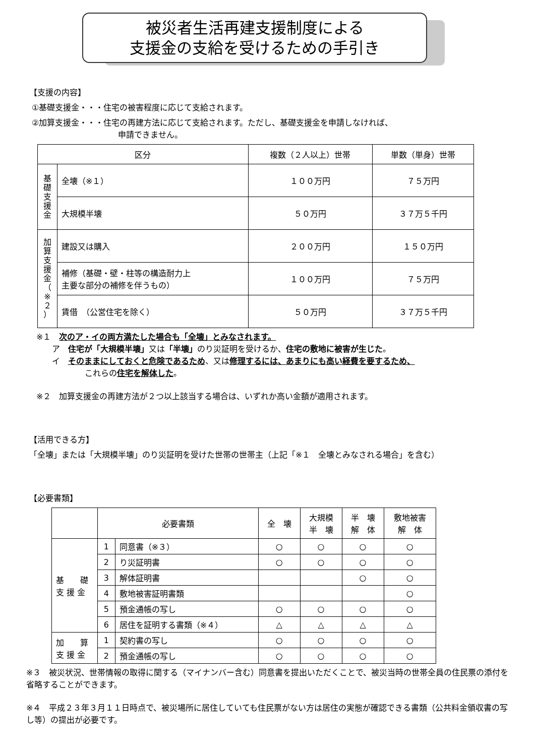被災者生活再建支援制度による
支援金の支給を受けるための手引き
【支援の内容】
①基礎支援金・・・住宅の被害程度に応じて支給されます。
②加算支援金・・・住宅の再建方法に応じて支給されます。ただし、基礎支援金を申請しなければ、
申請できません。
| 区分 | | 複数（２人以上）世帯 | 単数（単身）世帯 |
| --- | --- | --- | --- |
| 基 礎 支 援 金 | 全壊（※１） | １００万円 | ７５万円 |
| | 大規模半壊 | ５０万円 | ３７万５千円 |
| 加 算 支 援 金 （ ※ ２ ） | 建設又は購入 | ２００万円 | １５０万円 |
| | 補修（基礎・壁・柱等の構造耐力上 主要な部分の補修を伴うもの） | １００万円 | ７５万円 |
| | 賃借 （公営住宅を除く） | ５０万円 | ３７万５千円 |
※１　次のア・イの両方満たした場合も「全壊」とみなされます。
ア　住宅が「大規模半壊」又は「半壊」のり災証明を受けるか、住宅の敷地に被害が生じた。
イ　そのままにしておくと危険であるため、又は修理するには、あまりにも高い経費を要するため、
これらの住宅を解体した。
※２　加算支援金の再建方法が２つ以上該当する場合は、いずれか高い金額が適用されます。
【活用できる方】
「全壊」または「大規模半壊」のり災証明を受けた世帯の世帯主（上記「※１　全壊とみなされる場合」を含む）
【必要書類】
| | 必要書類 | | 全 壊 | 大規模 半 壊 | 半 壊 解 体 | 敷地被害 解 体 |
| --- | --- | --- | --- | --- | --- | --- |
| 基 礎 支 援 金 | 1 | 同意書（※３） | ○ | ○ | ○ | ○ |
| | 2 | り災証明書 | ○ | ○ | ○ | ○ |
| | 3 | 解体証明書 | | | ○ | ○ |
| | 4 | 敷地被害証明書類 | | | | ○ |
| | 5 | 預金通帳の写し | ○ | ○ | ○ | ○ |
| | 6 | 居住を証明する書類（※４） | △ | △ | △ | △ |
| 加 算 支 援 金 | 1 | 契約書の写し | ○ | ○ | ○ | ○ |
| | 2 | 預金通帳の写し | ○ | ○ | ○ | ○ |
※３　被災状況、世帯情報の取得に関する（マイナンバー含む）同意書を提出いただくことで、被災当時の世帯全員の住民票の添付を省略することができます。
※４　平成２３年３月１１日時点で、被災場所に居住していても住民票がない方は居住の実態が確認できる書類（公共料金領収書の写し等）の提出が必要です。